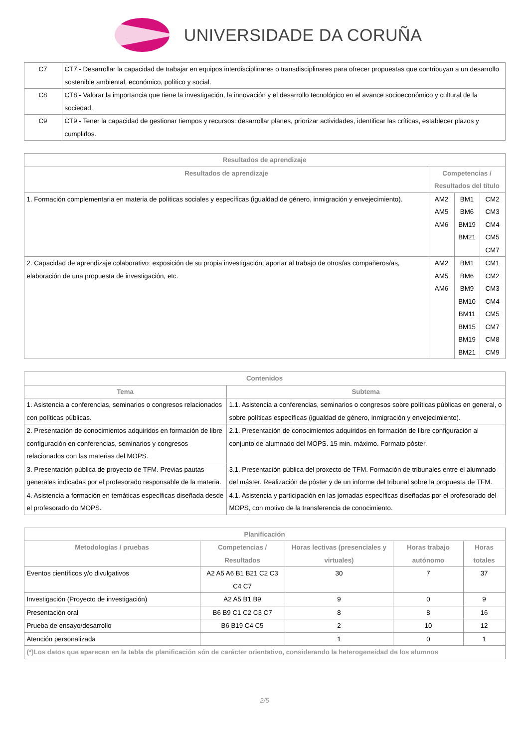UNIVERSIDADE DA CORUÑA
| C7 | CT7 - Desarrollar la capacidad de trabajar en equipos interdisciplinares o transdisciplinares para ofrecer propuestas que contribuyan a un desarrollo sostenible ambiental, económico, político y social. |
| C8 | CT8 - Valorar la importancia que tiene la investigación, la innovación y el desarrollo tecnológico en el avance socioeconómico y cultural de la sociedad. |
| C9 | CT9 - Tener la capacidad de gestionar tiempos y recursos: desarrollar planes, priorizar actividades, identificar las críticas, establecer plazos y cumplirlos. |
| Resultados de aprendizaje | | | |
| --- | --- | --- | --- |
| Resultados de aprendizaje | Competencias / Resultados del título | | |
| 1. Formación complementaria en materia de políticas sociales y específicas (igualdad de género, inmigración y envejecimiento). | AM2 AM5 AM6 | BM1 BM6 BM19 BM21 | CM2 CM3 CM4 CM5 CM7 |
| 2. Capacidad de aprendizaje colaborativo: exposición de su propia investigación, aportar al trabajo de otros/as compañeros/as, elaboración de una propuesta de investigación, etc. | AM2 AM5 AM6 | BM1 BM6 BM9 BM10 BM11 BM15 BM19 BM21 | CM1 CM2 CM3 CM4 CM5 CM7 CM8 CM9 |
| Contenidos | |
| --- | --- |
| Tema | Subtema |
| 1. Asistencia a conferencias, seminarios o congresos relacionados con políticas públicas. | 1.1. Asistencia a conferencias, seminarios o congresos sobre políticas públicas en general, o sobre políticas específicas (igualdad de género, inmigración y envejecimiento). |
| 2. Presentación de conocimientos adquiridos en formación de libre configuración en conferencias, seminarios y congresos relacionados con las materias del MOPS. | 2.1. Presentación de conocimientos adquiridos en formación de libre configuración al conjunto de alumnado del MOPS. 15 min. máximo. Formato póster. |
| 3. Presentación pública de proyecto de TFM. Previas pautas generales indicadas por el profesorado responsable de la materia. | 3.1. Presentación pública del proxecto de TFM. Formación de tribunales entre el alumnado del máster. Realización de póster y de un informe del tribunal sobre la propuesta de TFM. |
| 4. Asistencia a formación en temáticas específicas diseñada desde el profesorado do MOPS. | 4.1. Asistencia y participación en las jornadas específicas diseñadas por el profesorado del MOPS, con motivo de la transferencia de conocimiento. |
| Planificación | | | | |
| --- | --- | --- | --- | --- |
| Metodologías / pruebas | Competencias / Resultados | Horas lectivas (presenciales y virtuales) | Horas trabajo autónomo | Horas totales |
| Eventos científicos y/o divulgativos | A2 A5 A6 B1 B21 C2 C3 C4 C7 | 30 | 7 | 37 |
| Investigación (Proyecto de investigación) | A2 A5 B1 B9 | 9 | 0 | 9 |
| Presentación oral | B6 B9 C1 C2 C3 C7 | 8 | 8 | 16 |
| Prueba de ensayo/desarrollo | B6 B19 C4 C5 | 2 | 10 | 12 |
| Atención personalizada | | 1 | 0 | 1 |
| (*)Los datos que aparecen en la tabla de planificación són de carácter orientativo, considerando la heterogeneidad de los alumnos | | | | |
2/5